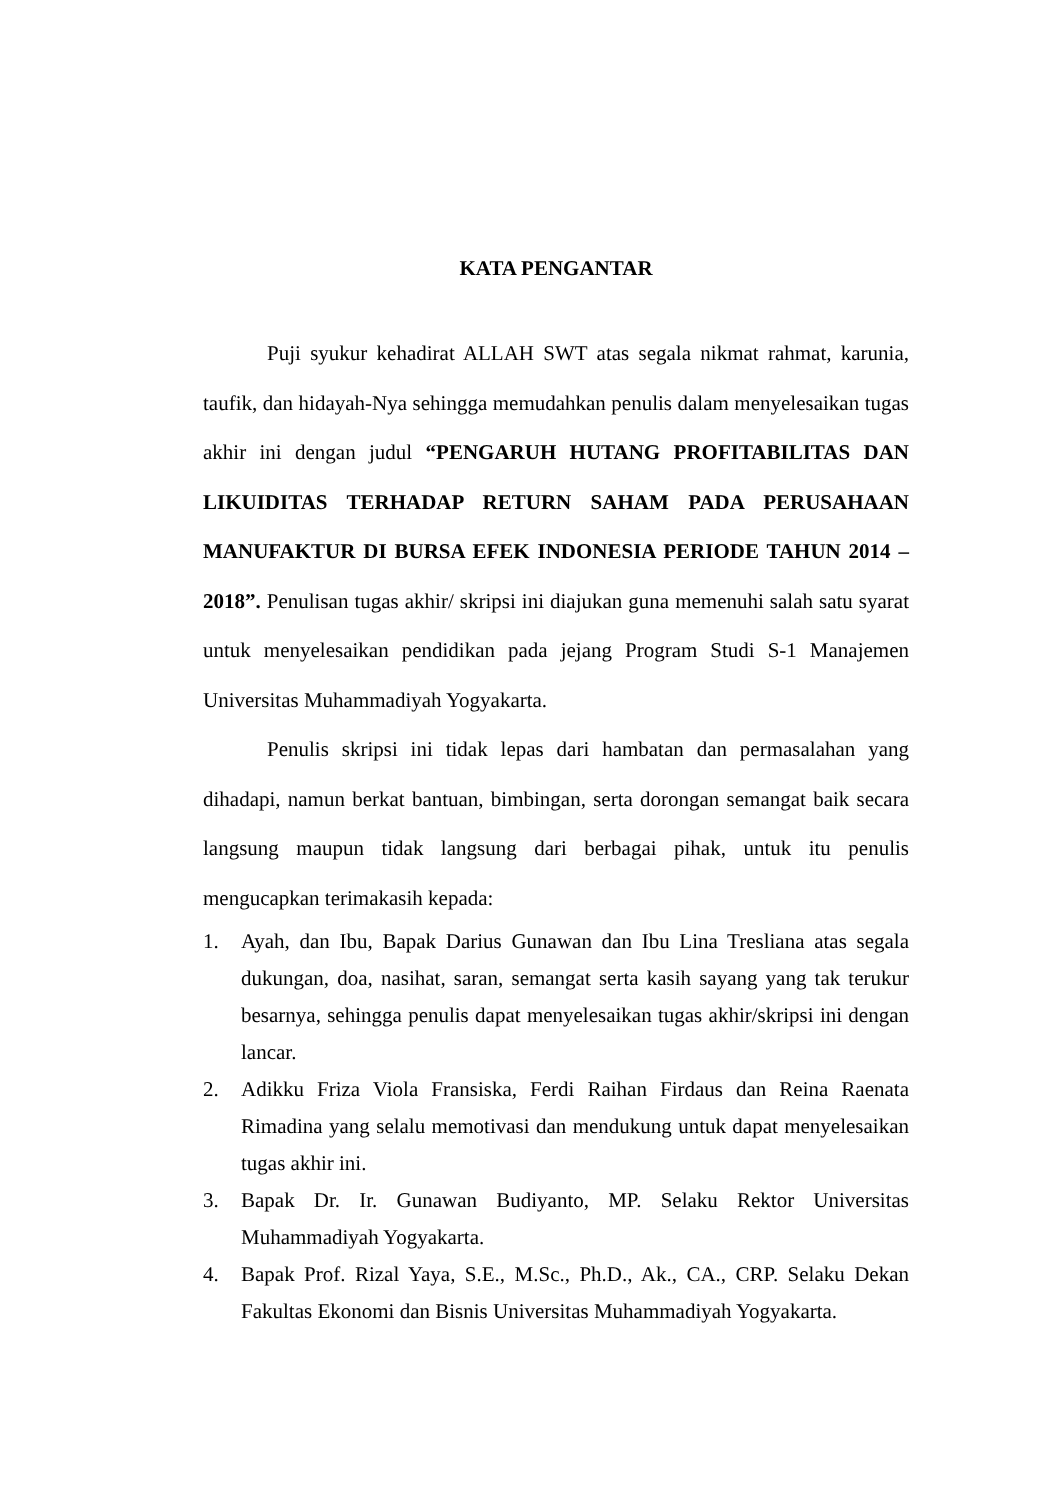KATA PENGANTAR
Puji syukur kehadirat ALLAH SWT atas segala nikmat rahmat, karunia, taufik, dan hidayah-Nya sehingga memudahkan penulis dalam menyelesaikan tugas akhir ini dengan judul “PENGARUH HUTANG PROFITABILITAS DAN LIKUIDITAS TERHADAP RETURN SAHAM PADA PERUSAHAAN MANUFAKTUR DI BURSA EFEK INDONESIA PERIODE TAHUN 2014 – 2018”. Penulisan tugas akhir/ skripsi ini diajukan guna memenuhi salah satu syarat untuk menyelesaikan pendidikan pada jejang Program Studi S-1 Manajemen Universitas Muhammadiyah Yogyakarta.
Penulis skripsi ini tidak lepas dari hambatan dan permasalahan yang dihadapi, namun berkat bantuan, bimbingan, serta dorongan semangat baik secara langsung maupun tidak langsung dari berbagai pihak, untuk itu penulis mengucapkan terimakasih kepada:
1. Ayah, dan Ibu, Bapak Darius Gunawan dan Ibu Lina Tresliana atas segala dukungan, doa, nasihat, saran, semangat serta kasih sayang yang tak terukur besarnya, sehingga penulis dapat menyelesaikan tugas akhir/skripsi ini dengan lancar.
2. Adikku Friza Viola Fransiska, Ferdi Raihan Firdaus dan Reina Raenata Rimadina yang selalu memotivasi dan mendukung untuk dapat menyelesaikan tugas akhir ini.
3. Bapak Dr. Ir. Gunawan Budiyanto, MP. Selaku Rektor Universitas Muhammadiyah Yogyakarta.
4. Bapak Prof. Rizal Yaya, S.E., M.Sc., Ph.D., Ak., CA., CRP. Selaku Dekan Fakultas Ekonomi dan Bisnis Universitas Muhammadiyah Yogyakarta.